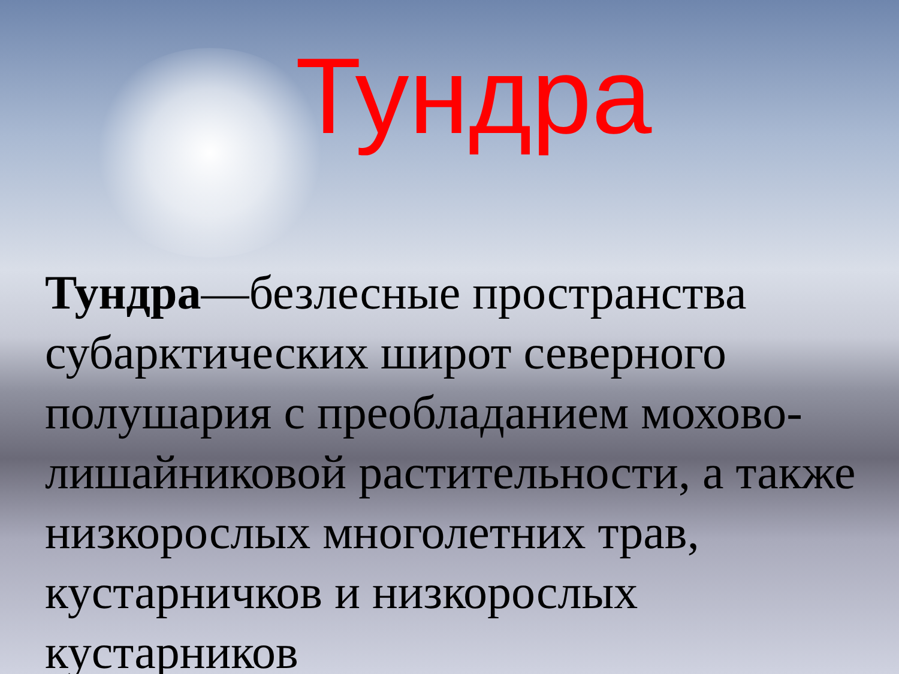Тундра
Тундра—безлесные пространства субарктических широт северного полушария с преобладанием мохово-лишайниковой растительности, а также низкорослых многолетних трав, кустарничков и низкорослых кустарников